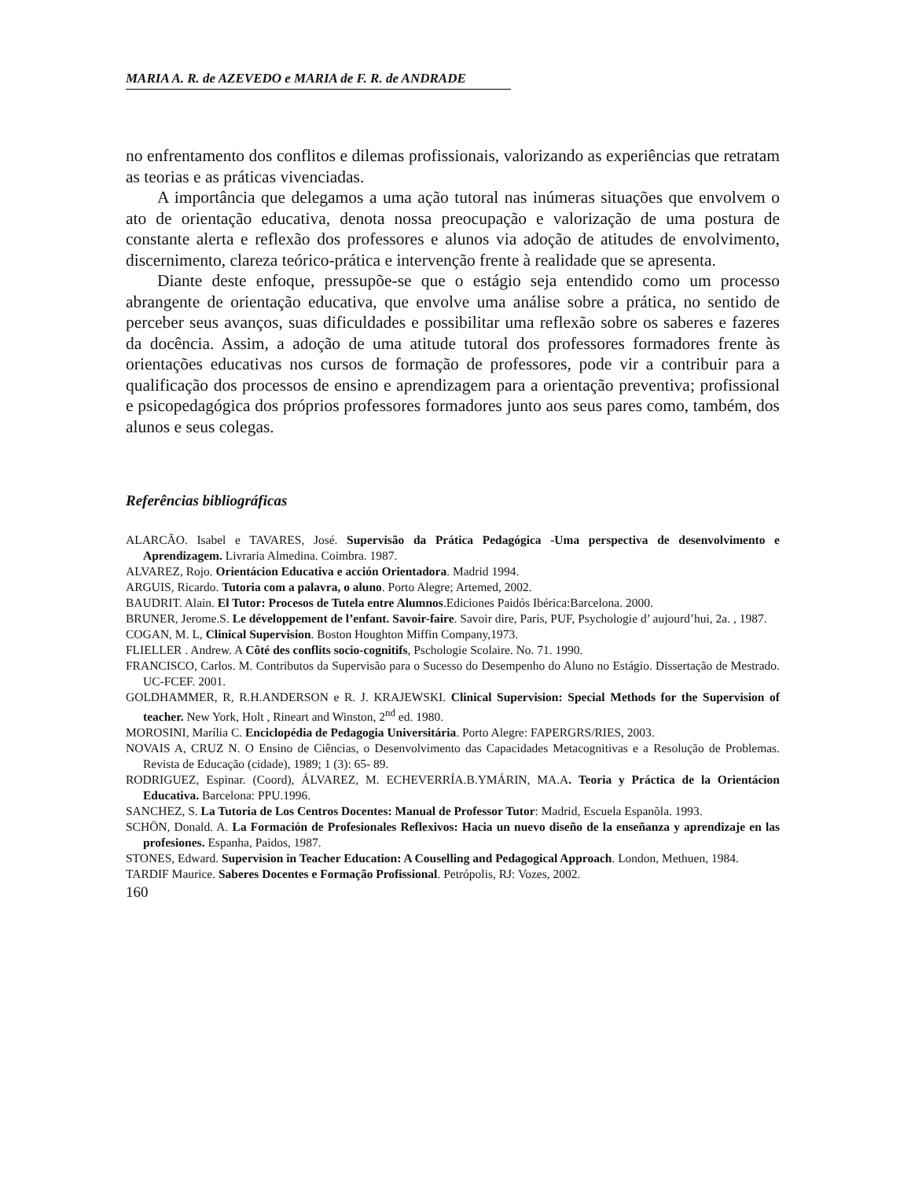MARIA A. R. de AZEVEDO e MARIA de F. R. de ANDRADE
no enfrentamento dos conflitos e dilemas profissionais, valorizando as experiências que retratam as teorias e as práticas vivenciadas.
A importância que delegamos a uma ação tutoral nas inúmeras situações que envolvem o ato de orientação educativa, denota nossa preocupação e valorização de uma postura de constante alerta e reflexão dos professores e alunos via adoção de atitudes de envolvimento, discernimento, clareza teórico-prática e intervenção frente à realidade que se apresenta.
Diante deste enfoque, pressupõe-se que o estágio seja entendido como um processo abrangente de orientação educativa, que envolve uma análise sobre a prática, no sentido de perceber seus avanços, suas dificuldades e possibilitar uma reflexão sobre os saberes e fazeres da docência. Assim, a adoção de uma atitude tutoral dos professores formadores frente às orientações educativas nos cursos de formação de professores, pode vir a contribuir para a qualificação dos processos de ensino e aprendizagem para a orientação preventiva; profissional e psicopedagógica dos próprios professores formadores junto aos seus pares como, também, dos alunos e seus colegas.
Referências bibliográficas
ALARCÃO. Isabel e TAVARES, José. Supervisão da Prática Pedagógica -Uma perspectiva de desenvolvimento e Aprendizagem. Livraria Almedina. Coimbra. 1987.
ALVAREZ, Rojo. Orientácion Educativa e acción Orientadora. Madrid 1994.
ARGUIS, Ricardo. Tutoria com a palavra, o aluno. Porto Alegre; Artemed, 2002.
BAUDRIT. Alain. El Tutor: Procesos de Tutela entre Alumnos.Ediciones Paidós Ibérica:Barcelona. 2000.
BRUNER, Jerome.S. Le développement de l’enfant. Savoir-faire. Savoir dire, Paris, PUF, Psychologie d’ aujourd’hui, 2a. , 1987.
COGAN, M. L, Clinical Supervision. Boston Houghton Miffin Company,1973.
FLIELLER . Andrew. A Côté des conflits socio-cognitifs, Pschologie Scolaire. No. 71. 1990.
FRANCISCO, Carlos. M. Contributos da Supervisão para o Sucesso do Desempenho do Aluno no Estágio. Dissertação de Mestrado. UC-FCEF. 2001.
GOLDHAMMER, R, R.H.ANDERSON e R. J. KRAJEWSKI. Clinical Supervision: Special Methods for the Supervision of teacher. New York, Holt , Rineart and Winston, 2<sup>nd</sup> ed. 1980.
MOROSINI, Marília C. Enciclopédia de Pedagogia Universitária. Porto Alegre: FAPERGRS/RIES, 2003.
NOVAIS A, CRUZ N. O Ensino de Ciências, o Desenvolvimento das Capacidades Metacognitivas e a Resolução de Problemas. Revista de Educação (cidade), 1989; 1 (3): 65- 89.
RODRIGUEZ, Espinar. (Coord), ÁLVAREZ, M. ECHEVERRÍA.B.YMÁRIN, MA.A. Teoria y Práctica de la Orientácion Educativa. Barcelona: PPU.1996.
SANCHEZ, S. La Tutoria de Los Centros Docentes: Manual de Professor Tutor: Madrid, Escuela Espanõla. 1993.
SCHÖN, Donald. A. La Formación de Profesionales Reflexivos: Hacia un nuevo diseño de la enseñanza y aprendizaje en las profesiones. Espanha, Paidos, 1987.
STONES, Edward. Supervision in Teacher Education: A Couselling and Pedagogical Approach. London, Methuen, 1984.
TARDIF Maurice. Saberes Docentes e Formação Profissional. Petrópolis, RJ: Vozes, 2002.
160